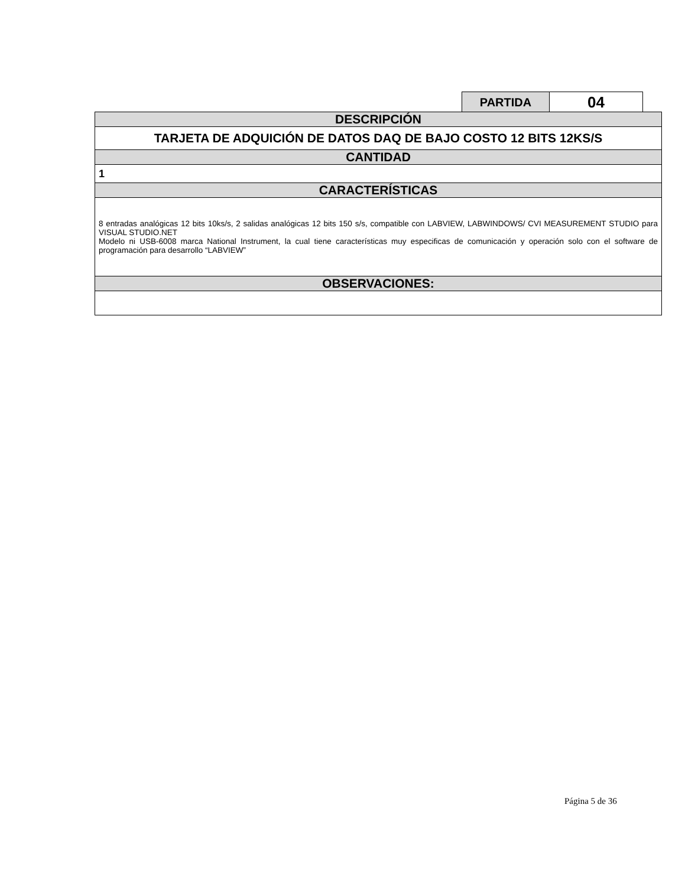| PARTIDA | 04 |
| DESCRIPCIÓN |
| TARJETA DE ADQUICIÓN DE DATOS DAQ DE BAJO COSTO 12 BITS 12KS/S |
| CANTIDAD |
| 1 |
| CARACTERÍSTICAS |
| 8 entradas analógicas 12 bits 10ks/s, 2 salidas analógicas 12 bits 150 s/s, compatible con LABVIEW, LABWINDOWS/ CVI MEASUREMENT STUDIO para VISUAL STUDIO.NET Modelo ni USB-6008 marca National Instrument, la cual tiene características muy especificas de comunicación y operación solo con el software de programación para desarrollo “LABVIEW” |
| OBSERVACIONES: |
Página 5 de 36